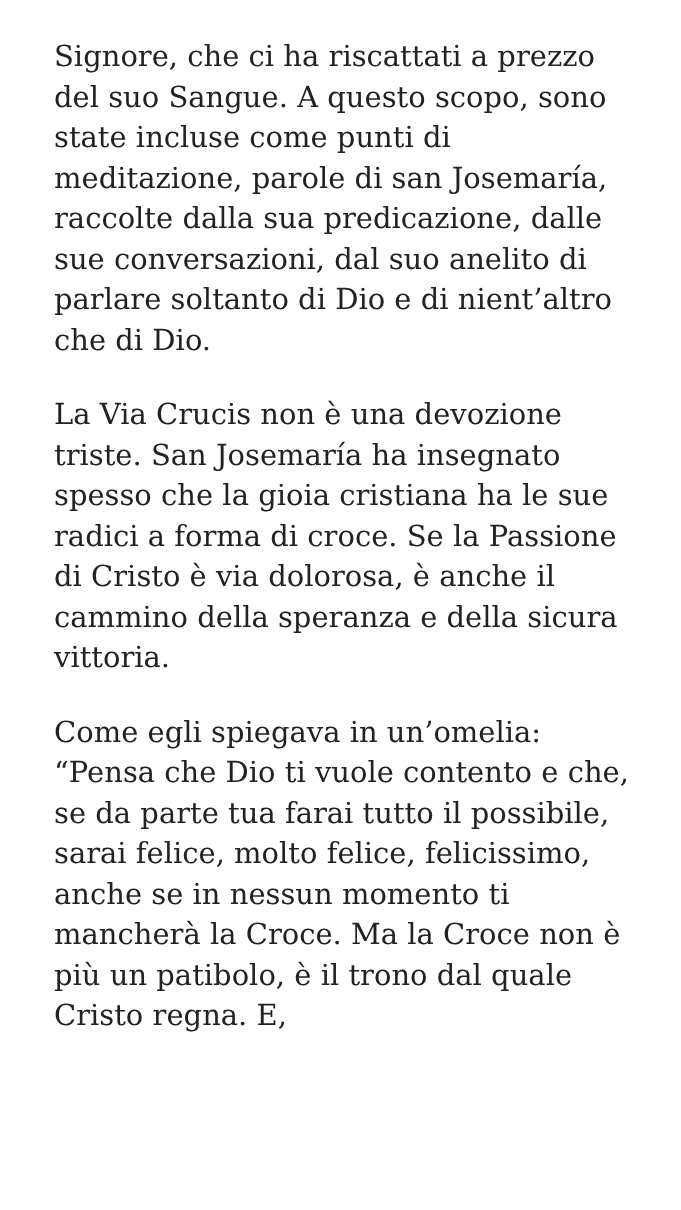Signore, che ci ha riscattati a prezzo del suo Sangue. A questo scopo, sono state incluse come punti di meditazione, parole di san Josemaría, raccolte dalla sua predicazione, dalle sue conversazioni, dal suo anelito di parlare soltanto di Dio e di nient’altro che di Dio.
La Via Crucis non è una devozione triste. San Josemaría ha insegnato spesso che la gioia cristiana ha le sue radici a forma di croce. Se la Passione di Cristo è via dolorosa, è anche il cammino della speranza e della sicura vittoria.
Come egli spiegava in un’omelia: “Pensa che Dio ti vuole contento e che, se da parte tua farai tutto il possibile, sarai felice, molto felice, felicissimo, anche se in nessun momento ti mancherà la Croce. Ma la Croce non è più un patibolo, è il trono dal quale Cristo regna. E,